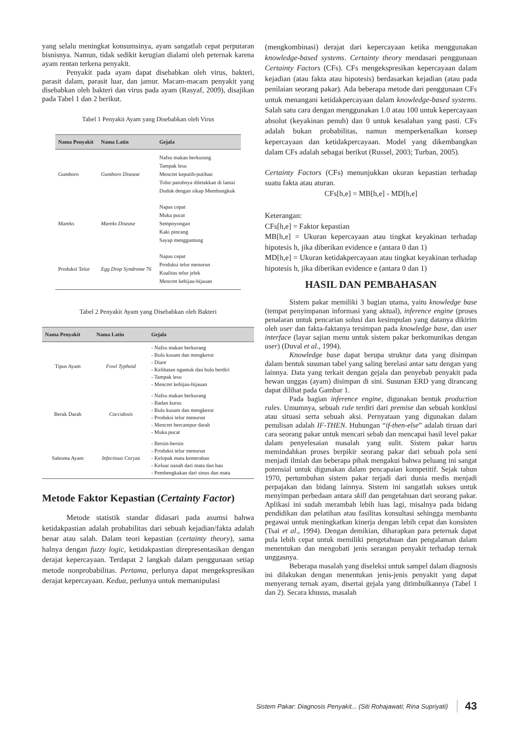yang selalu meningkat konsumsinya, ayam sangatlah cepat perputaran bisnisnya. Namun, tidak sedikit kerugian dialami oleh peternak karena ayam rentan terkena penyakit.
Penyakit pada ayam dapat disebabkan oleh virus, bakteri, parasit dalam, parasit luar, dan jamur. Macam-macam penyakit yang disebabkan oleh bakteri dan virus pada ayam (Rasyaf, 2009), disajikan pada Tabel 1 dan 2 berikut.
Tabel 1 Penyakit Ayam yang Disebabkan oleh Virus
| Nama Penyakit | Nama Latin | Gejala |
| --- | --- | --- |
| Gumboro | Gumboro Disease | Nafsu makan berkurang Tampak lesu Mencret keputih-putihan Tidur paruhnya diletakkan di lantai Duduk dengan sikap Membungkuk |
| Mareks | Mareks Disease | Napas cepat Muka pucat Sempoyongan Kaki pincang Sayap menggantung |
| Produksi Telur | Egg Drop Syndrome 76 | Napas cepat Produksi telur menurun Kualitas telur jelek Mencret kehijau-hijauan |
Tabel 2 Penyakit Ayam yang Disebabkan oleh Bakteri
| Nama Penyakit | Nama Latin | Gejala |
| --- | --- | --- |
| Tipus Ayam | Fowl Typhoid | - Nafsu makan berkurang - Bulu kusam dan mengkerut - Diare - Kelihatan ngantuk dan bulu berdiri - Tampak lesu - Mencret kehijau-hijauan |
| Berak Darah | Coccidosis | - Nafsu makan berkurang - Badan kurus - Bulu kusam dan mengkerut - Produksi telur menurun - Mencret bercampur darah - Muka pucat |
| Salesma Ayam | Infectious Coryza | - Bersin-bersin - Produksi telur menurun - Kelopak mata kemerahan - Keluar nanah dari mata dan bau - Pembengkakan dari sinus dan mata |
Metode Faktor Kepastian (Certainty Factor)
Metode statistik standar didasari pada asumsi bahwa ketidakpastian adalah probabilitas dari sebuah kejadian/fakta adalah benar atau salah. Dalam teori kepastian (certainty theory), sama halnya dengan fuzzy logic, ketidakpastian direpresentasikan dengan derajat kepercayaan. Terdapat 2 langkah dalam penggunaan setiap metode nonprobabilitas. Pertama, perlunya dapat mengekspresikan derajat kepercayaan. Kedua, perlunya untuk memanipulasi
(mengkombinasi) derajat dari kepercayaan ketika menggunakan knowledge-based systems. Certainty theory mendasari penggunaan Certainty Factors (CFs). CFs mengekspresikan kepercayaan dalam kejadian (atau fakta atau hipotesis) berdasarkan kejadian (atau pada penilaian seorang pakar). Ada beberapa metode dari penggunaan CFs untuk menangani ketidakpercayaan dalam knowledge-based systems. Salah satu cara dengan menggunakan 1.0 atau 100 untuk kepercayaan absolut (keyakinan penuh) dan 0 untuk kesalahan yang pasti. CFs adalah bukan probabilitas, namun memperkenalkan konsep kepercayaan dan ketidakpercayaan. Model yang dikembangkan dalam CFs adalah sebagai berikut (Russel, 2003; Turban, 2005).
Certainty Factors (CFs) menunjukkan ukuran kepastian terhadap suatu fakta atau aturan.
CFs[h,e] = MB[h,e] - MD[h,e]
Keterangan:
CFs[h,e] = Faktor kepastian
MB[h,e] = Ukuran kepercayaan atau tingkat keyakinan terhadap hipotesis h, jika diberikan evidence e (antara 0 dan 1)
MD[h,e] = Ukuran ketidakpercayaan atau tingkat keyakinan terhadap hipotesis h, jika diberikan evidence e (antara 0 dan 1)
HASIL DAN PEMBAHASAN
Sistem pakar memiliki 3 bagian utama, yaitu knowledge base (tempat penyimpanan informasi yang aktual), inference engine (proses penalaran untuk pencarian solusi dan kesimpulan yang datanya dikirim oleh user dan fakta-faktanya tersimpan pada knowledge base, dan user interface (layar sajian menu untuk sistem pakar berkomunikas dengan user) (Duval et al., 1994).
Knowledge base dapat berupa struktur data yang disimpan dalam bentuk susunan tabel yang saling berelasi antar satu dengan yang lainnya. Data yang terkait dengan gejala dan penyebab penyakit pada hewan unggas (ayam) disimpan di sini. Susunan ERD yang dirancang dapat dilihat pada Gambar 1.
Pada bagian inference engine, digunakan bentuk production rules. Umumnya, sebuah rule terdiri dari premise dan sebuah konklusi atau situasi serta sebuah aksi. Pernyataan yang digunakan dalam penulisan adalah IF-THEN. Hubungan “if-then-else” adalah tiruan dari cara seorang pakar untuk mencari sebab dan mencapai hasil level pakar dalam penyelesaian masalah yang sulit. Sistem pakar harus memindahkan proses berpikir seorang pakar dari sebuah pola seni menjadi ilmiah dan beberapa pihak mengakui bahwa peluang ini sangat potensial untuk digunakan dalam pencapaian kompetitif. Sejak tahun 1970, pertumbuhan sistem pakar terjadi dari dunia medis menjadi perpajakan dan bidang lainnya. Sistem ini sangatlah sukses untuk menyimpan perbedaan antara skill dan pengetahuan dari seorang pakar. Aplikasi ini sudah merambah lebih luas lagi, misalnya pada bidang pendidikan dan pelatihan atau fasilitas konsultasi sehingga membantu pegawai untuk meningkatkan kinerja dengan lebih cepat dan konsisten (Tsai et al., 1994). Dengan demikian, diharapkan para peternak dapat pula lebih cepat untuk memiliki pengetahuan dan pengalaman dalam menentukan dan mengobati jenis serangan penyakit terhadap ternak unggasnya.
Beberapa masalah yang diseleksi untuk sampel dalam diagnosis ini dilakukan dengan menentukan jenis-jenis penyakit yang dapat menyerang ternak ayam, disertai gejala yang ditimbulkannya (Tabel 1 dan 2). Secara khusus, masalah
Sistem Pakar: Diagnosis Penyakit... (Siti Rohajawati; Rina Supriyati) 43